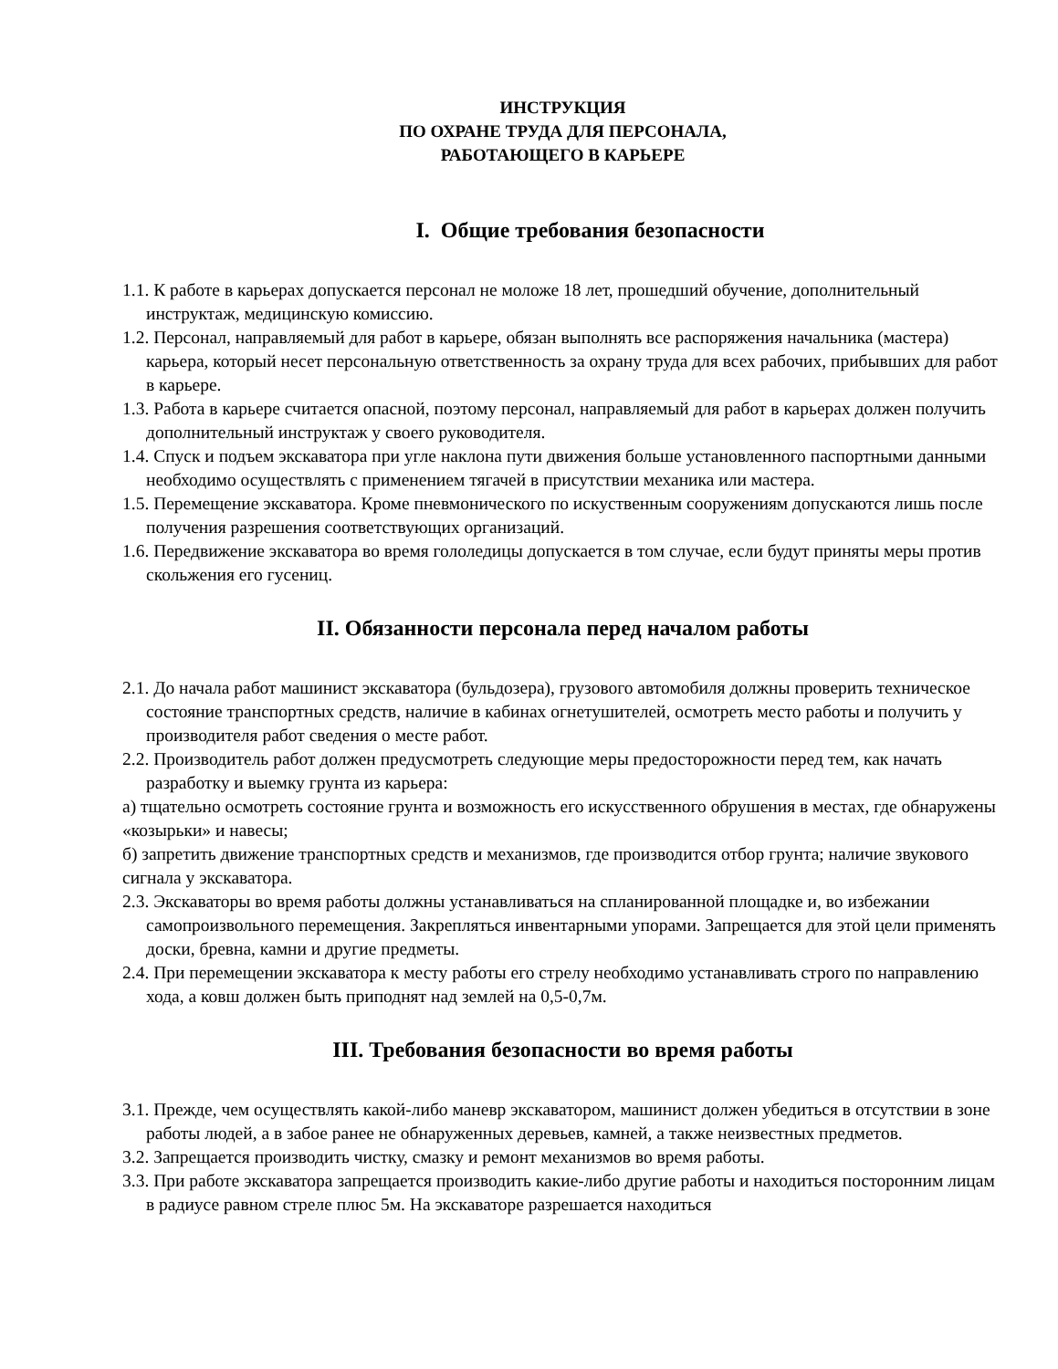ИНСТРУКЦИЯ
ПО ОХРАНЕ ТРУДА ДЛЯ ПЕРСОНАЛА,
РАБОТАЮЩЕГО В КАРЬЕРЕ
I. Общие требования безопасности
1.1. К работе в карьерах допускается персонал не моложе 18 лет, прошедший обучение, дополнительный инструктаж, медицинскую комиссию.
1.2. Персонал, направляемый для работ в карьере, обязан выполнять все распоряжения начальника (мастера) карьера, который несет персональную ответственность за охрану труда для всех рабочих, прибывших для работ в карьере.
1.3. Работа в карьере считается опасной, поэтому персонал, направляемый для работ в карьерах должен получить дополнительный инструктаж у своего руководителя.
1.4. Спуск и подъем экскаватора при угле наклона пути движения больше установленного паспортными данными необходимо осуществлять с применением тягачей в присутствии механика или мастера.
1.5. Перемещение экскаватора. Кроме пневмонического по искуственным сооружениям допускаются лишь после получения разрешения соответствующих организаций.
1.6. Передвижение экскаватора во время гололедицы допускается в том случае, если будут приняты меры против скольжения его гусениц.
II. Обязанности персонала перед началом работы
2.1. До начала работ машинист экскаватора (бульдозера), грузового автомобиля должны проверить техническое состояние транспортных средств, наличие в кабинах огнетушителей, осмотреть место работы и получить у производителя работ сведения о месте работ.
2.2. Производитель работ должен предусмотреть следующие меры предосторожности перед тем, как начать разработку и выемку грунта из карьера:
а) тщательно осмотреть состояние грунта и возможность его искусственного обрушения в местах, где обнаружены «козырьки» и навесы;
б) запретить движение транспортных средств и механизмов, где производится отбор грунта; наличие звукового сигнала у экскаватора.
2.3. Экскаваторы во время работы должны устанавливаться на спланированной площадке и, во избежании самопроизвольного перемещения. Закрепляться инвентарными упорами. Запрещается для этой цели применять доски, бревна, камни и другие предметы.
2.4. При перемещении экскаватора к месту работы его стрелу необходимо устанавливать строго по направлению хода, а ковш должен быть приподнят над землей на 0,5-0,7м.
III. Требования безопасности во время работы
3.1. Прежде, чем осуществлять какой-либо маневр экскаватором, машинист должен убедиться в отсутствии в зоне работы людей, а в забое ранее не обнаруженных деревьев, камней, а также неизвестных предметов.
3.2. Запрещается производить чистку, смазку и ремонт механизмов во время работы.
3.3. При работе экскаватора запрещается производить какие-либо другие работы и находиться посторонним лицам в радиусе равном стреле плюс 5м. На экскаваторе разрешается находиться